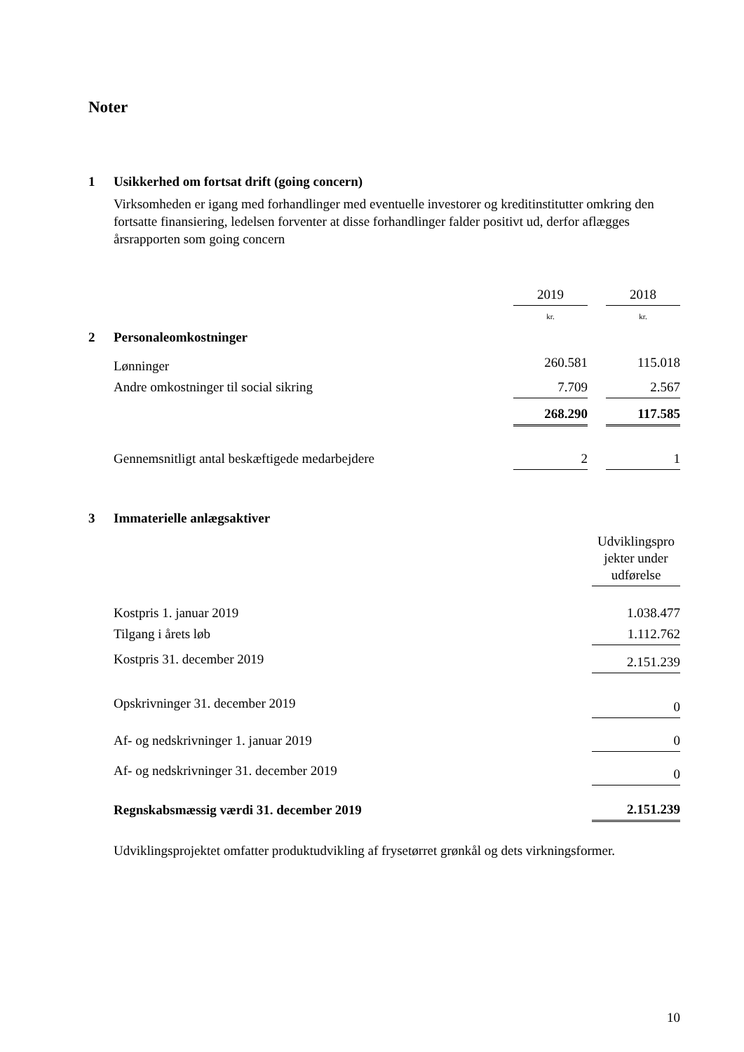Noter
1 Usikkerhed om fortsat drift (going concern)
Virksomheden er igang med forhandlinger med eventuelle investorer og kreditinstitutter omkring den fortsatte finansiering, ledelsen forventer at disse forhandlinger falder positivt ud, derfor aflægges årsrapporten som going concern
| | | 2019 | | 2018 |
| | | kr. | | kr. |
| 2 | Personaleomkostninger | | | |
| | Lønninger | 260.581 | | 115.018 |
| | Andre omkostninger til social sikring | 7.709 | | 2.567 |
| | | 268.290 | | 117.585 |
| | Gennemsnitligt antal beskæftigede medarbejdere | 2 | | 1 |
3 Immaterielle anlægsaktiver
| | Udviklingspro jekter under udførelse |
| Kostpris 1. januar 2019 | 1.038.477 |
| Tilgang i årets løb | 1.112.762 |
| Kostpris 31. december 2019 | 2.151.239 |
| Opskrivninger 31. december 2019 | 0 |
| Af- og nedskrivninger 1. januar 2019 | 0 |
| Af- og nedskrivninger 31. december 2019 | 0 |
| Regnskabsmæssig værdi 31. december 2019 | 2.151.239 |
Udviklingsprojektet omfatter produktudvikling af frysetørret grønkål og dets virkningsformer.
10